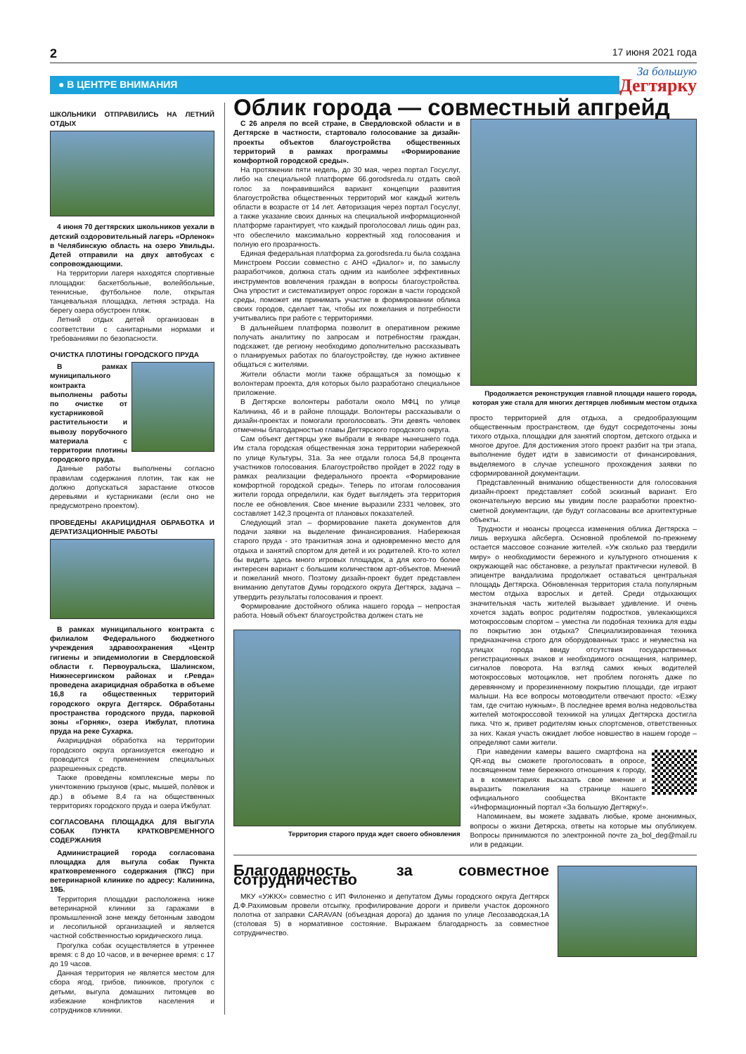2 17 июня 2021 года
● В ЦЕНТРЕ ВНИМАНИЯ
За большую
Дегтярку
ШКОЛЬНИКИ ОТПРАВИЛИСЬ НА ЛЕТНИЙ ОТДЫХ
4 июня 70 дегтярских школьников уехали в детский оздоровительный лагерь «Орленок» в Челябинскую область на озеро Увильды. Детей отправили на двух автобусах с сопровождающими.
На территории лагеря находятся спортивные площадки: баскетбольные, волейбольные, теннисные, футбольное поле, открытая танцевальная площадка, летняя эстрада. На берегу озера обустроен пляж.
Летний отдых детей организован в соответствии с санитарными нормами и требованиями по безопасности.
ОЧИСТКА ПЛОТИНЫ ГОРОДСКОГО ПРУДА
В рамках муниципального контракта выполнены работы по очистке от кустарниковой растительности и вывозу порубочного материала с территории плотины городского пруда.
Данные работы выполнены согласно правилам содержания плотин, так как не должно допускаться зарастание откосов деревьями и кустарниками (если оно не предусмотрено проектом).
ПРОВЕДЕНЫ АКАРИЦИДНАЯ ОБРАБОТКА И ДЕРАТИЗАЦИОННЫЕ РАБОТЫ
В рамках муниципального контракта с филиалом Федерального бюджетного учреждения здравоохранения «Центр гигиены и эпидемиологии в Свердловской области г. Первоуральска, Шалинском, Нижнесергинском районах и г.Ревда» проведена акарицидная обработка в объеме 16,8 га общественных территорий городского округа Дегтярск. Обработаны пространства городского пруда, парковой зоны «Горняк», озера Ижбулат, плотина пруда на реке Сухарка.
Акарицидная обработка на территории городского округа организуется ежегодно и проводится с применением специальных разрешенных средств.
Также проведены комплексные меры по уничтожению грызунов (крыс, мышей, полёвок и др.) в объеме 8,4 га на общественных территориях городского пруда и озера Ижбулат.
СОГЛАСОВАНА ПЛОЩАДКА ДЛЯ ВЫГУЛА СОБАК ПУНКТА КРАТКОВРЕМЕННОГО СОДЕРЖАНИЯ
Администрацией города согласована площадка для выгула собак Пункта кратковременного содержания (ПКС) при ветеринарной клинике по адресу: Калинина, 19Б.
Территория площадки расположена ниже ветеринарной клиники за гаражами в промышленной зоне между бетонным заводом и лесопильной организацией и является частной собственностью юридического лица.
Прогулка собак осуществляется в утреннее время: с 8 до 10 часов, и в вечернее время: с 17 до 19 часов.
Данная территория не является местом для сбора ягод, грибов, пикников, прогулок с детьми, выгула домашних питомцев во избежание конфликтов населения и сотрудников клиники.
Облик города — совместный апгрейд
С 26 апреля по всей стране, в Свердловской области и в Дегтярске в частности, стартовало голосование за дизайн-проекты объектов благоустройства общественных территорий в рамках программы «Формирование комфортной городской среды».
На протяжении пяти недель, до 30 мая, через портал Госуслуг, либо на специальной платформе 66.gorodsreda.ru отдать свой голос за понравившийся вариант концепции развития благоустройства общественных территорий мог каждый житель области в возрасте от 14 лет. Авторизация через портал Госуслуг, а также указание своих данных на специальной информационной платформе гарантирует, что каждый проголосовал лишь один раз, что обеспечило максимально корректный ход голосования и полную его прозрачность.
Единая федеральная платформа za.gorodsreda.ru была создана Минстроем России совместно с АНО «Диалог» и, по замыслу разработчиков, должна стать одним из наиболее эффективных инструментов вовлечения граждан в вопросы благоустройства. Она упростит и систематизирует опрос горожан в части городской среды, поможет им принимать участие в формировании облика своих городов, сделает так, чтобы их пожелания и потребности учитывались при работе с территориями.
В дальнейшем платформа позволит в оперативном режиме получать аналитику по запросам и потребностям граждан, подскажет, где региону необходимо дополнительно рассказывать о планируемых работах по благоустройству, где нужно активнее общаться с жителями.
Жители области могли также обращаться за помощью к волонтерам проекта, для которых было разработано специальное приложение.
В Дегтярске волонтеры работали около МФЦ по улице Калинина, 46 и в районе площади. Волонтеры рассказывали о дизайн-проектах и помогали проголосовать. Эти девять человек отмечены благодарностью главы Дегтярского городского округа.
Сам объект дегтярцы уже выбрали в январе нынешнего года. Им стала городская общественная зона территории набережной по улице Культуры, 31а. За нее отдали голоса 54,8 процента участников голосования. Благоустройство пройдет в 2022 году в рамках реализации федерального проекта «Формирование комфортной городской среды». Теперь по итогам голосования жители города определили, как будет выглядеть эта территория после ее обновления. Свое мнение выразили 2331 человек, это составляет 142,3 процента от плановых показателей.
Следующий этап – формирование пакета документов для подачи заявки на выделение финансирования. Набережная старого пруда - это транзитная зона и одновременно место для отдыха и занятий спортом для детей и их родителей. Кто-то хотел бы видеть здесь много игровых площадок, а для кого-то более интересен вариант с большим количеством арт-объектов. Мнений и пожеланий много. Поэтому дизайн-проект будет представлен вниманию депутатов Думы городского округа Дегтярск, задача – утвердить результаты голосования и проект.
Формирование достойного облика нашего города – непростая работа. Новый объект благоустройства должен стать не
Территория старого пруда ждет своего обновления
Продолжается реконструкция главной площади нашего города, которая уже стала для многих дегтярцев любимым местом отдыха
просто территорией для отдыха, а средообразующим общественным пространством, где будут сосредоточены зоны тихого отдыха, площадки для занятий спортом, детского отдыха и многое другое. Для достижения этого проект разбит на три этапа, выполнение будет идти в зависимости от финансирования, выделяемого в случае успешного прохождения заявки по сформированной документации.
Представленный вниманию общественности для голосования дизайн-проект представляет собой эскизный вариант. Его окончательную версию мы увидим после разработки проектно-сметной документации, где будут согласованы все архитектурные объекты.
Трудности и нюансы процесса изменения облика Дегтярска – лишь верхушка айсберга. Основной проблемой по-прежнему остается массовое сознание жителей. «Уж сколько раз твердили миру» о необходимости бережного и культурного отношения к окружающей нас обстановке, а результат практически нулевой. В эпицентре вандализма продолжает оставаться центральная площадь Дегтярска. Обновленная территория стала популярным местом отдыха взрослых и детей. Среди отдыхающих значительная часть жителей вызывает удивление. И очень хочется задать вопрос родителям подростков, увлекающихся мотокроссовым спортом – уместна ли подобная техника для езды по покрытию зон отдыха? Специализированная техника предназначена строго для оборудованных трасс и неуместна на улицах города ввиду отсутствия государственных регистрационных знаков и необходимого оснащения, например, сигналов поворота. На взгляд самих юных водителей мотокроссовых мотоциклов, нет проблем погонять даже по деревянному и прорезиненному покрытию площади, где играют малыши. На все вопросы мотоводители отвечают просто: «Езжу там, где считаю нужным». В последнее время волна недовольства жителей мотокроссовой техникой на улицах Дегтярска достигла пика. Что ж, привет родителям юных спортсменов, ответственных за них. Какая участь ожидает любое новшество в нашем городе – определяют сами жители.
При наведении камеры вашего смартфона на QR-код вы сможете проголосовать в опросе, посвященном теме бережного отношения к городу, а в комментариях высказать свое мнение и выразить пожелания на странице нашего официального сообщества ВКонтакте «Информационный портал «За большую Дегтярку!».
Напоминаем, вы можете задавать любые, кроме анонимных, вопросы о жизни Детярска, ответы на которые мы опубликуем. Вопросы принимаются по электронной почте za_bol_deg@mail.ru или в редакции.
Благодарность за совместное сотрудничество
МКУ «УЖКХ» совместно с ИП Филоненко и депутатом Думы городского округа Дегтярск Д.Ф.Рахимовым провели отсыпку, профилирование дороги и привели участок дорожного полотна от заправки CARAVAN (объездная дорога) до здания по улице Лесозаводская,1А (столовая 5) в нормативное состояние. Выражаем благодарность за совместное сотрудничество.